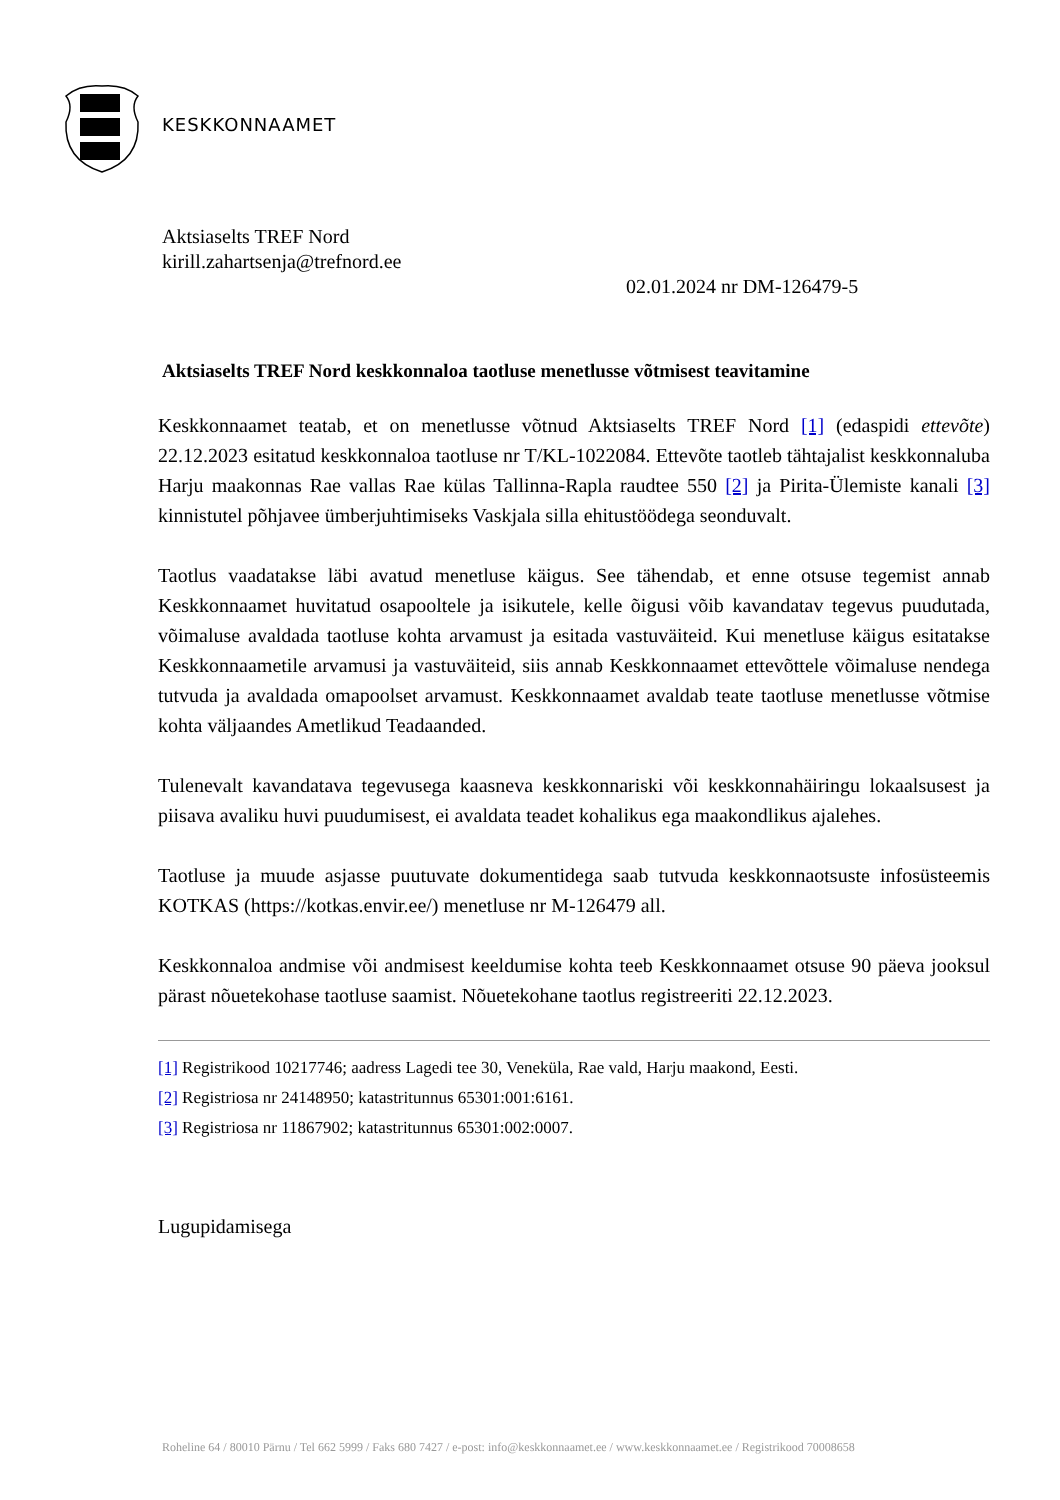KESKKONNAAMET
Aktsiaselts TREF Nord
kirill.zahartsenja@trefnord.ee
02.01.2024 nr DM-126479-5
Aktsiaselts TREF Nord keskkonnaloa taotluse menetlusse võtmisest teavitamine
Keskkonnaamet teatab, et on menetlusse võtnud Aktsiaselts TREF Nord [1] (edaspidi ettevõte) 22.12.2023 esitatud keskkonnaloa taotluse nr T/KL-1022084. Ettevõte taotleb tähtajalist keskkonnaluba Harju maakonnas Rae vallas Rae külas Tallinna-Rapla raudtee 550 [2] ja Pirita-Ülemiste kanali [3] kinnistutel põhjavee ümberjuhtimiseks Vaskjala silla ehitustöödega seonduvalt.
Taotlus vaadatakse läbi avatud menetluse käigus. See tähendab, et enne otsuse tegemist annab Keskkonnaamet huvitatud osapooltele ja isikutele, kelle õigusi võib kavandatav tegevus puudutada, võimaluse avaldada taotluse kohta arvamust ja esitada vastuväiteid. Kui menetluse käigus esitatakse Keskkonnaametile arvamusi ja vastuväiteid, siis annab Keskkonnaamet ettevõttele võimaluse nendega tutvuda ja avaldada omapoolset arvamust. Keskkonnaamet avaldab teate taotluse menetlusse võtmise kohta väljaandes Ametlikud Teadaanded.
Tulenevalt kavandatava tegevusega kaasneva keskkonnariski või keskkonnahäiringu lokaalsusest ja piisava avaliku huvi puudumisest, ei avaldata teadet kohalikus ega maakondlikus ajalehes.
Taotluse ja muude asjasse puutuvate dokumentidega saab tutvuda keskkonnaotsuste infosüsteemis KOTKAS (https://kotkas.envir.ee/) menetluse nr M-126479 all.
Keskkonnaloa andmise või andmisest keeldumise kohta teeb Keskkonnaamet otsuse 90 päeva jooksul pärast nõuetekohase taotluse saamist. Nõuetekohane taotlus registreeriti 22.12.2023.
[1] Registrikood 10217746; aadress Lagedi tee 30, Veneküla, Rae vald, Harju maakond, Eesti.
[2] Registriosa nr 24148950; katastritunnus 65301:001:6161.
[3] Registriosa nr 11867902; katastritunnus 65301:002:0007.
Lugupidamisega
Roheline 64 / 80010 Pärnu / Tel 662 5999 / Faks 680 7427 / e-post: info@keskkonnaamet.ee / www.keskkonnaamet.ee / Registrikood 70008658